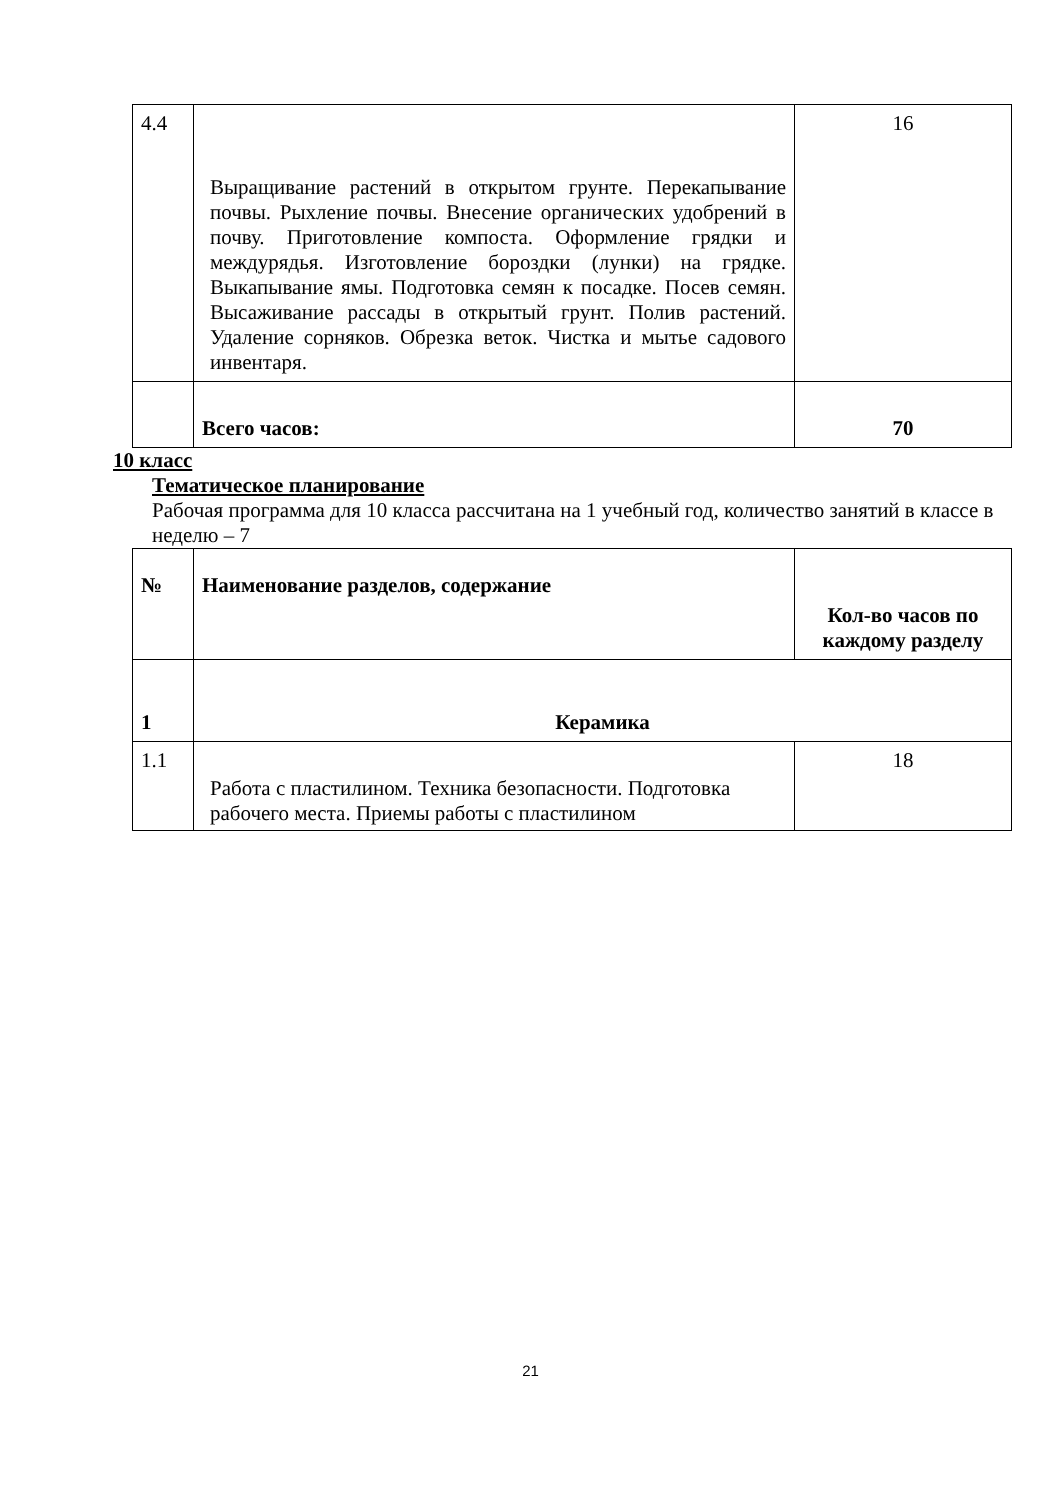| 4.4 | Выращивание растений в открытом грунте. Перекапывание почвы. Рыхление почвы. Внесение органических удобрений в почву. Приготовление компоста. Оформление грядки и междурядья. Изготовление бороздки (лунки) на грядке. Выкапывание ямы. Подготовка семян к посадке. Посев семян. Высаживание рассады в открытый грунт. Полив растений. Удаление сорняков. Обрезка веток. Чистка и мытье садового инвентаря. | 16 |
| | Всего часов: | 70 |
10 класс
Тематическое планирование
Рабочая программа для 10 класса рассчитана на 1 учебный год, количество занятий в классе в неделю – 7
| № | Наименование разделов, содержание | Кол-во часов по каждому разделу |
| 1 | Керамика | |
| 1.1 | Работа с пластилином. Техника безопасности. Подготовка рабочего места. Приемы работы с пластилином | 18 |
21